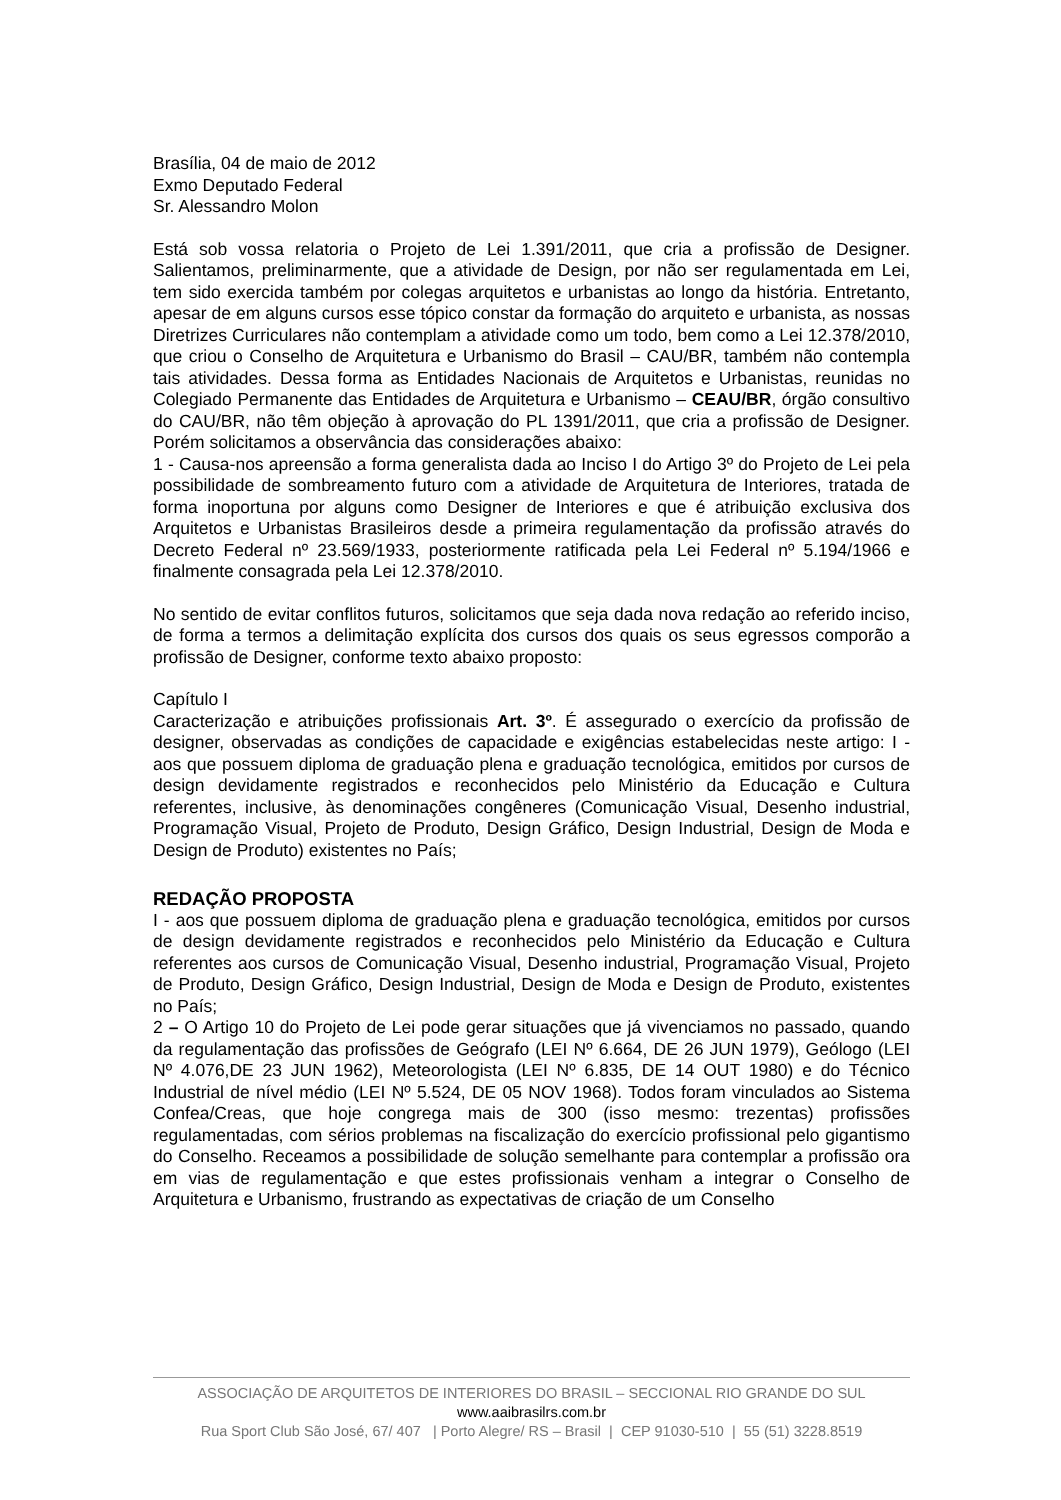Brasília, 04 de maio de 2012
Exmo Deputado Federal
Sr. Alessandro Molon
Está sob vossa relatoria o Projeto de Lei 1.391/2011, que cria a profissão de Designer. Salientamos, preliminarmente, que a atividade de Design, por não ser regulamentada em Lei, tem sido exercida também por colegas arquitetos e urbanistas ao longo da história. Entretanto, apesar de em alguns cursos esse tópico constar da formação do arquiteto e urbanista, as nossas Diretrizes Curriculares não contemplam a atividade como um todo, bem como a Lei 12.378/2010, que criou o Conselho de Arquitetura e Urbanismo do Brasil – CAU/BR, também não contempla tais atividades. Dessa forma as Entidades Nacionais de Arquitetos e Urbanistas, reunidas no Colegiado Permanente das Entidades de Arquitetura e Urbanismo – CEAU/BR, órgão consultivo do CAU/BR, não têm objeção à aprovação do PL 1391/2011, que cria a profissão de Designer. Porém solicitamos a observância das considerações abaixo:
1 - Causa-nos apreensão a forma generalista dada ao Inciso I do Artigo 3º do Projeto de Lei pela possibilidade de sombreamento futuro com a atividade de Arquitetura de Interiores, tratada de forma inoportuna por alguns como Designer de Interiores e que é atribuição exclusiva dos Arquitetos e Urbanistas Brasileiros desde a primeira regulamentação da profissão através do Decreto Federal nº 23.569/1933, posteriormente ratificada pela Lei Federal nº 5.194/1966 e finalmente consagrada pela Lei 12.378/2010.
No sentido de evitar conflitos futuros, solicitamos que seja dada nova redação ao referido inciso, de forma a termos a delimitação explícita dos cursos dos quais os seus egressos comporão a profissão de Designer, conforme texto abaixo proposto:
Capítulo I
Caracterização e atribuições profissionais Art. 3º. É assegurado o exercício da profissão de designer, observadas as condições de capacidade e exigências estabelecidas neste artigo: I - aos que possuem diploma de graduação plena e graduação tecnológica, emitidos por cursos de design devidamente registrados e reconhecidos pelo Ministério da Educação e Cultura referentes, inclusive, às denominações congêneres (Comunicação Visual, Desenho industrial, Programação Visual, Projeto de Produto, Design Gráfico, Design Industrial, Design de Moda e Design de Produto) existentes no País;
REDAÇÃO PROPOSTA
I - aos que possuem diploma de graduação plena e graduação tecnológica, emitidos por cursos de design devidamente registrados e reconhecidos pelo Ministério da Educação e Cultura referentes aos cursos de Comunicação Visual, Desenho industrial, Programação Visual, Projeto de Produto, Design Gráfico, Design Industrial, Design de Moda e Design de Produto, existentes no País;
2 – O Artigo 10 do Projeto de Lei pode gerar situações que já vivenciamos no passado, quando da regulamentação das profissões de Geógrafo (LEI Nº 6.664, DE 26 JUN 1979), Geólogo (LEI Nº 4.076,DE 23 JUN 1962), Meteorologista (LEI Nº 6.835, DE 14 OUT 1980) e do Técnico Industrial de nível médio (LEI Nº 5.524, DE 05 NOV 1968). Todos foram vinculados ao Sistema Confea/Creas, que hoje congrega mais de 300 (isso mesmo: trezentas) profissões regulamentadas, com sérios problemas na fiscalização do exercício profissional pelo gigantismo do Conselho. Receamos a possibilidade de solução semelhante para contemplar a profissão ora em vias de regulamentação e que estes profissionais venham a integrar o Conselho de Arquitetura e Urbanismo, frustrando as expectativas de criação de um Conselho
ASSOCIAÇÃO DE ARQUITETOS DE INTERIORES DO BRASIL – SECCIONAL RIO GRANDE DO SUL
www.aaibrasilrs.com.br
Rua Sport Club São José, 67/ 407 | Porto Alegre/ RS – Brasil | CEP 91030-510 | 55 (51) 3228.8519